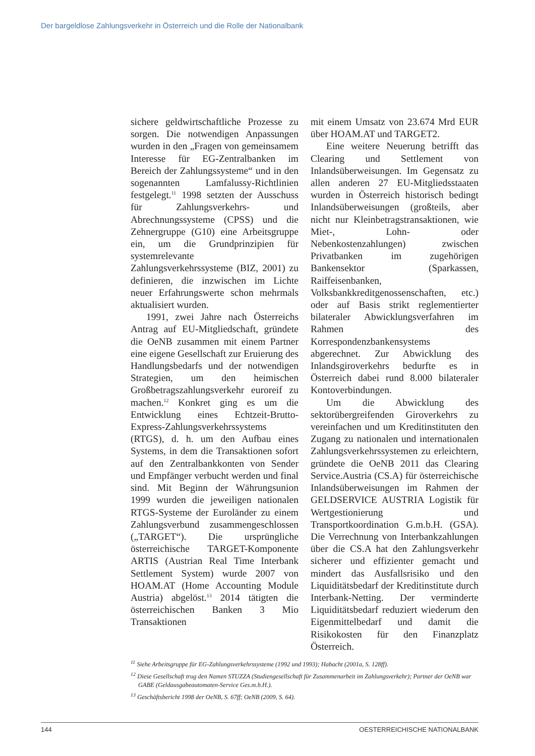Der bargeldlose Zahlungsverkehr in Österreich und die Rolle der Nationalbank
sichere geldwirtschaftliche Prozesse zu sorgen. Die notwendigen Anpassungen wurden in den „Fragen von gemeinsamem Interesse für EG-Zentralbanken im Bereich der Zahlungssysteme“ und in den sogenannten Lamfalussy-Richtlinien festgelegt.<sup>11</sup> 1998 setzten der Ausschuss für Zahlungsverkehrs- und Abrechnungssysteme (CPSS) und die Zehnergruppe (G10) eine Arbeitsgruppe ein, um die Grundprinzipien für systemrelevante Zahlungsverkehrssysteme (BIZ, 2001) zu definieren, die inzwischen im Lichte neuer Erfahrungswerte schon mehrmals aktualisiert wurden.
1991, zwei Jahre nach Österreichs Antrag auf EU-Mitgliedschaft, gründete die OeNB zusammen mit einem Partner eine eigene Gesellschaft zur Eruierung des Handlungsbedarfs und der notwendigen Strategien, um den heimischen Großbetragszahlungsverkehr euroreif zu machen.<sup>12</sup> Konkret ging es um die Entwicklung eines Echtzeit-Brutto-Express-Zahlungsverkehrssystems (RTGS), d. h. um den Aufbau eines Systems, in dem die Transaktionen sofort auf den Zentralbankkonten von Sender und Empfänger verbucht werden und final sind. Mit Beginn der Währungsunion 1999 wurden die jeweiligen nationalen RTGS-Systeme der Euroländer zu einem Zahlungsverbund zusammengeschlossen („TARGET“). Die ursprüngliche österreichische TARGET-Komponente ARTIS (Austrian Real Time Interbank Settlement System) wurde 2007 von HOAM.AT (Home Accounting Module Austria) abgelöst.<sup>13</sup> 2014 tätigten die österreichischen Banken 3 Mio Transaktionen
mit einem Umsatz von 23.674 Mrd EUR über HOAM.AT und TARGET2.
Eine weitere Neuerung betrifft das Clearing und Settlement von Inlandsüberweisungen. Im Gegensatz zu allen anderen 27 EU-Mitgliedsstaaten wurden in Österreich historisch bedingt Inlandsüberweisungen (großteils, aber nicht nur Kleinbetragstransaktionen, wie Miet-, Lohn- oder Nebenkostenzahlungen) zwischen Privatbanken im zugehörigen Bankensektor (Sparkassen, Raiffeisenbanken, Volksbankkreditgenossenschaften, etc.) oder auf Basis strikt reglementierter bilateraler Abwicklungsverfahren im Rahmen des Korrespondenzbankensystems abgerechnet. Zur Abwicklung des Inlandsgiroverkehrs bedurfte es in Österreich dabei rund 8.000 bilateraler Kontoverbindungen.
Um die Abwicklung des sektorübergreifenden Giroverkehrs zu vereinfachen und um Kreditinstituten den Zugang zu nationalen und internationalen Zahlungsverkehrssystemen zu erleichtern, gründete die OeNB 2011 das Clearing Service.Austria (CS.A) für österreichische Inlandsüberweisungen im Rahmen der GELDSERVICE AUSTRIA Logistik für Wertgestionierung und Transportkoordination G.m.b.H. (GSA). Die Verrechnung von Interbankzahlungen über die CS.A hat den Zahlungsverkehr sicherer und effizienter gemacht und mindert das Ausfallsrisiko und den Liquiditätsbedarf der Kreditinstitute durch Interbank-Netting. Der verminderte Liquiditätsbedarf reduziert wiederum den Eigenmittelbedarf und damit die Risikokosten für den Finanzplatz Österreich.
<sup>11</sup> Siehe Arbeitsgruppe für EG-Zahlungsverkehrssysteme (1992 und 1993); Habacht (2001a, S. 128ff).
<sup>12</sup> Diese Gesellschaft trug den Namen STUZZA (Studiengesellschaft für Zusammenarbeit im Zahlungsverkehr); Partner der OeNB war GABE (Geldausgabeautomaten-Service Ges.m.b.H.).
<sup>13</sup> Geschäftsbericht 1998 der OeNB, S. 67ff; OeNB (2009, S. 64).
144 OESTERREICHISCHE NATIONALBANK